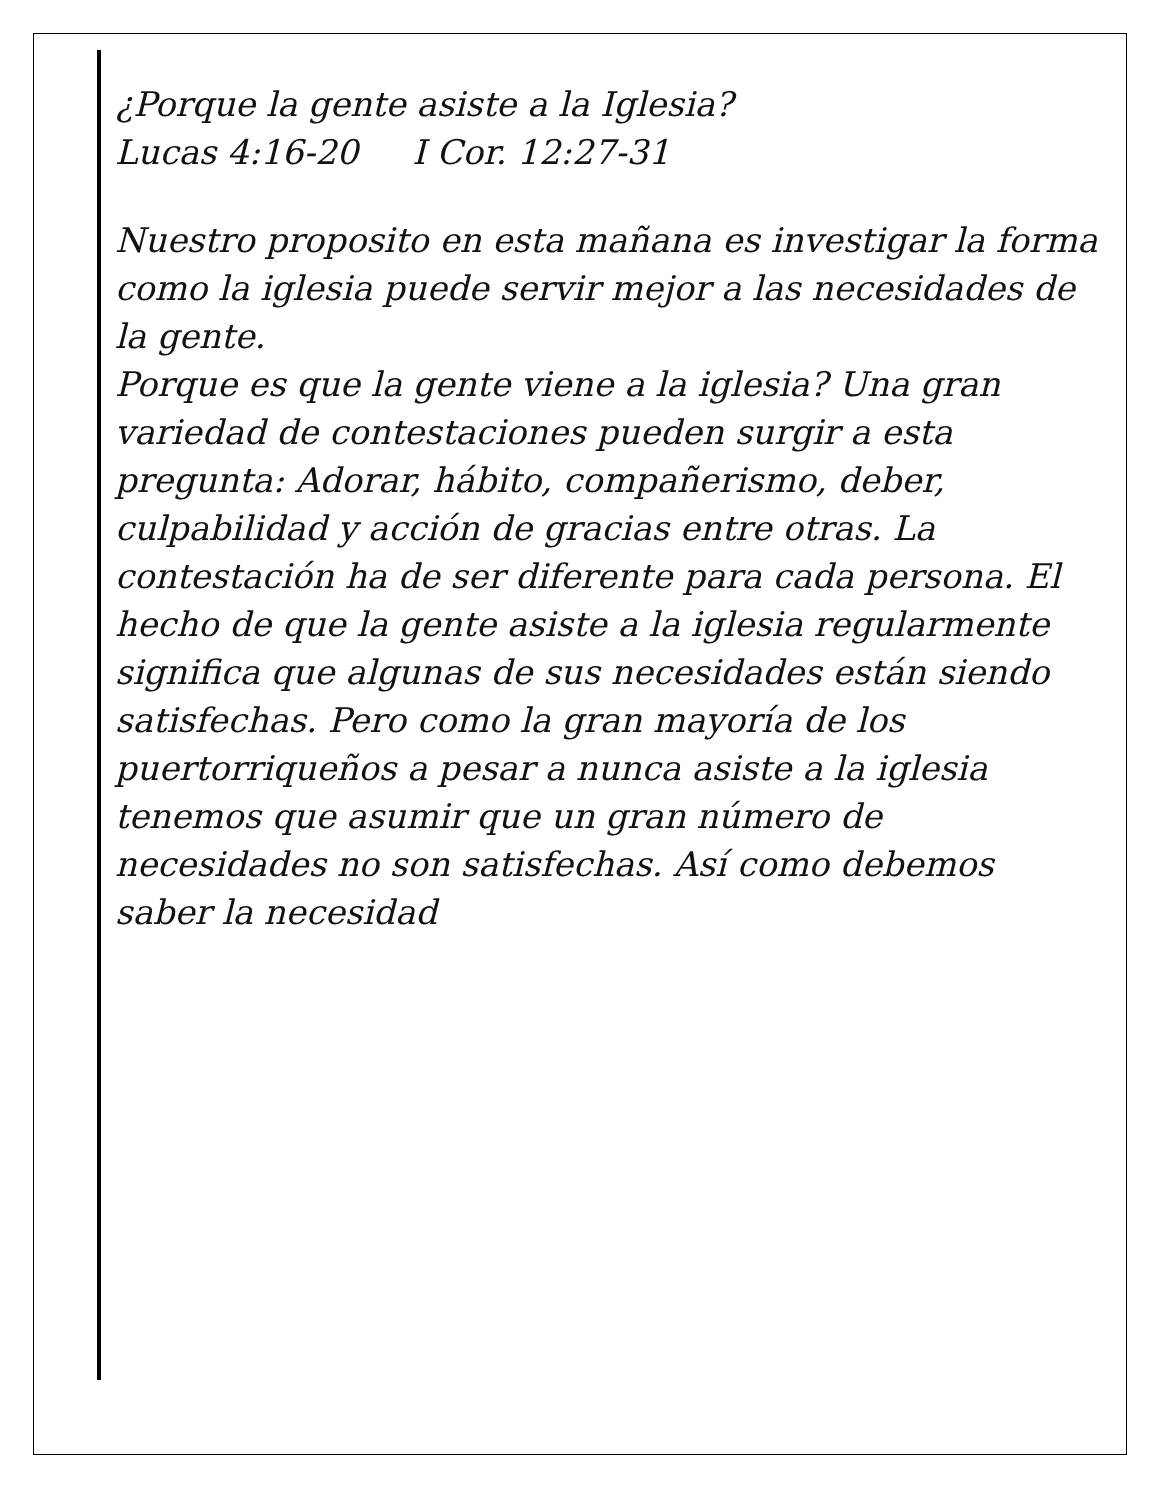¿Porque la gente asiste a la Iglesia?
Lucas 4:16-20 I Cor. 12:27-31
Nuestro proposito en esta mañana es investigar la forma como la iglesia puede servir mejor a las necesidades de la gente.
Porque es que la gente viene a la iglesia? Una gran variedad de contestaciones pueden surgir a esta pregunta: Adorar, hábito, compañerismo, deber, culpabilidad y acción de gracias entre otras. La contestación ha de ser diferente para cada persona. El hecho de que la gente asiste a la iglesia regularmente significa que algunas de sus necesidades están siendo satisfechas. Pero como la gran mayoría de los puertorriqueños a pesar a nunca asiste a la iglesia tenemos que asumir que un gran número de necesidades no son satisfechas. Así como debemos saber la necesidad